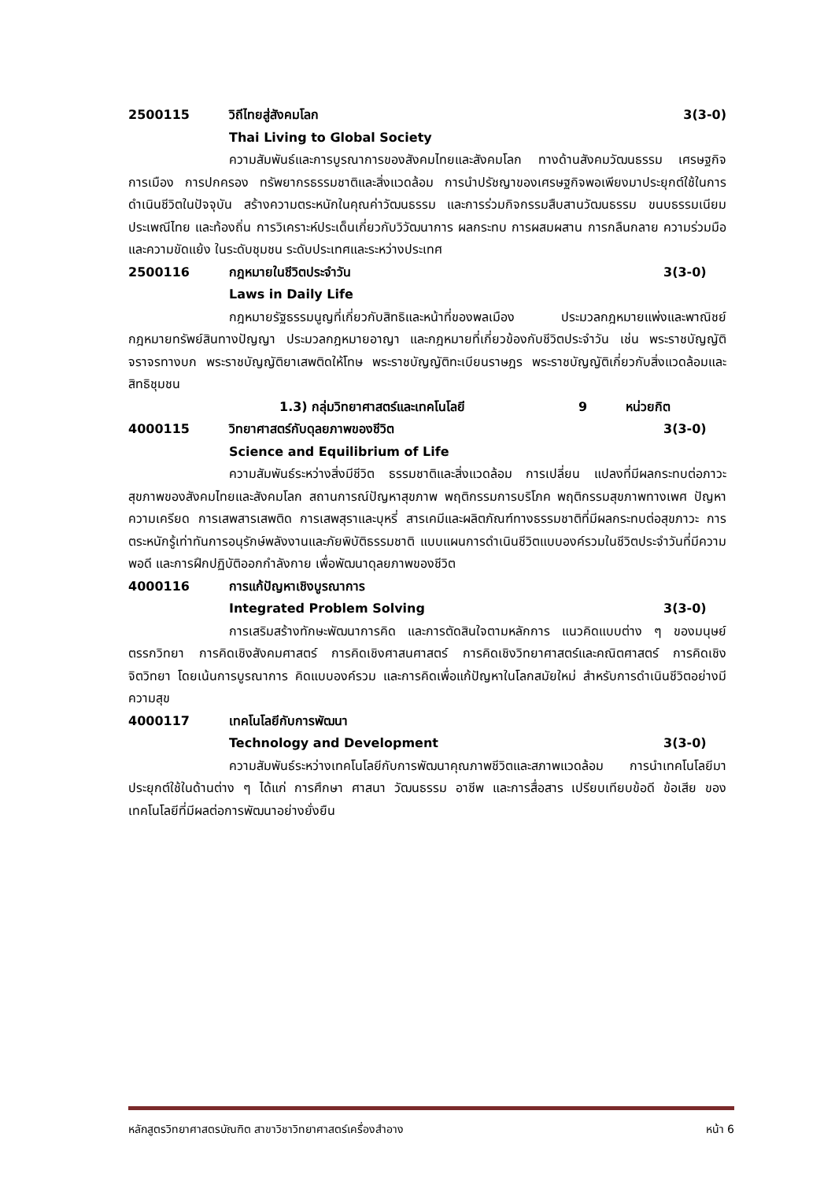2500115 วิถีไทยสู่สังคมโลก 3(3-0)
Thai Living to Global Society
ความสัมพันธ์และการบูรณาการของสังคมไทยและสังคมโลก ทางด้านสังคมวัฒนธรรม เศรษฐกิจ การเมือง การปกครอง ทรัพยากรธรรมชาติและสิ่งแวดล้อม การนำปรัชญาของเศรษฐกิจพอเพียงมาประยุกต์ใช้ในการดำเนินชีวิตในปัจจุบัน สร้างความตระหนักในคุณค่าวัฒนธรรม และการร่วมกิจกรรมสืบสานวัฒนธรรม ขนบธรรมเนียมประเพณีไทย และท้องถิ่น การวิเคราะห์ประเด็นเกี่ยวกับวิวัฒนาการ ผลกระทบ การผสมผสาน การกลืนกลาย ความร่วมมือ และความขัดแย้ง ในระดับชุมชน ระดับประเทศและระหว่างประเทศ
2500116 กฎหมายในชีวิตประจำวัน 3(3-0)
Laws in Daily Life
กฎหมายรัฐธรรมนูญที่เกี่ยวกับสิทธิและหน้าที่ของพลเมือง ประมวลกฎหมายแพ่งและพาณิชย์ กฎหมายทรัพย์สินทางปัญญา ประมวลกฎหมายอาญา และกฎหมายที่เกี่ยวข้องกับชีวิตประจำวัน เช่น พระราชบัญญัติจราจรทางบก พระราชบัญญัติยาเสพติดให้โทษ พระราชบัญญัติทะเบียนราษฎร พระราชบัญญัติเกี่ยวกับสิ่งแวดล้อมและสิทธิชุมชน
1.3) กลุ่มวิทยาศาสตร์และเทคโนโลยี 9 หน่วยกิต
4000115 วิทยาศาสตร์กับดุลยภาพของชีวิต 3(3-0)
Science and Equilibrium of Life
ความสัมพันธ์ระหว่างสิ่งมีชีวิต ธรรมชาติและสิ่งแวดล้อม การเปลี่ยน แปลงที่มีผลกระทบต่อภาวะสุขภาพของสังคมไทยและสังคมโลก สถานการณ์ปัญหาสุขภาพ พฤติกรรมการบริโภค พฤติกรรมสุขภาพทางเพศ ปัญหาความเครียด การเสพสารเสพติด การเสพสุราและบุหรี่ สารเคมีและผลิตภัณฑ์ทางธรรมชาติที่มีผลกระทบต่อสุขภาวะ การตระหนักรู้เท่าทันการอนุรักษ์พลังงานและภัยพิบัติธรรมชาติ แบบแผนการดำเนินชีวิตแบบองค์รวมในชีวิตประจำวันที่มีความพอดี และการฝึกปฏิบัติออกกำลังกาย เพื่อพัฒนาดุลยภาพของชีวิต
4000116 การแก้ปัญหาเชิงบูรณาการ
Integrated Problem Solving 3(3-0)
การเสริมสร้างทักษะพัฒนาการคิด และการตัดสินใจตามหลักการ แนวคิดแบบต่าง ๆ ของมนุษย์ ตรรกวิทยา การคิดเชิงสังคมศาสตร์ การคิดเชิงศาสนศาสตร์ การคิดเชิงวิทยาศาสตร์และคณิตศาสตร์ การคิดเชิงจิตวิทยา โดยเน้นการบูรณาการ คิดแบบองค์รวม และการคิดเพื่อแก้ปัญหาในโลกสมัยใหม่ สำหรับการดำเนินชีวิตอย่างมีความสุข
4000117 เทคโนโลยีกับการพัฒนา
Technology and Development 3(3-0)
ความสัมพันธ์ระหว่างเทคโนโลยีกับการพัฒนาคุณภาพชีวิตและสภาพแวดล้อม การนำเทคโนโลยีมาประยุกต์ใช้ในด้านต่าง ๆ ได้แก่ การศึกษา ศาสนา วัฒนธรรม อาชีพ และการสื่อสาร เปรียบเทียบข้อดี ข้อเสีย ของเทคโนโลยีที่มีผลต่อการพัฒนาอย่างยั่งยืน
หลักสูตรวิทยาศาสตรบัณฑิต สาขาวิชาวิทยาศาสตร์เครื่องสำอาง หน้า 6